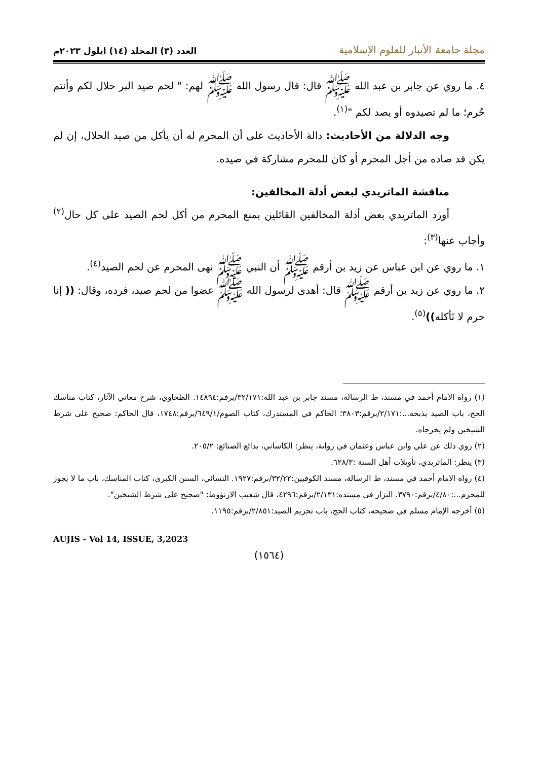مجلة جامعة الأنبار للعلوم الإسلامية
العدد (٣) المجلد (١٤) ايلول ٢٠٢٣م
٤. ما روي عن جابر بن عبد الله ﷺ قال: قال رسول الله ﷺ لهم: " لحم صيد البر حلال لكم وأنتم حُرم؛ ما لم تصيدوه أو يصد لكم "<sup>(١)</sup>.
وجه الدلالة من الأحاديث: دالة الأحاديث على أن المحرم له أن يأكل من صيد الحلال، إن لم يكن قد صاده من أجل المحرم أو كان للمحرم مشاركة في صيده.
مناقشة الماتريدي لبعض أدلة المخالفين:
أورد الماتريدي بعض أدلة المخالفين القائلين بمنع المحرم من أكل لحم الصيد على كل حال<sup>(٢)</sup> وأجاب عنها<sup>(٣)</sup>:
١. ما روي عن ابن عباس عن زيد بن أرقم ﷺ أن النبي ﷺ نهى المحرم عن لحم الصيد<sup>(٤)</sup>.
٢. ما روي عن زيد بن أرقم ﷺ قال: أهدى لرسول الله ﷺ عضوا من لحم صيد، فرده، وقال: (( إنا حرم لا نَأكله))<sup>(٥)</sup>.
(١) رواه الامام أحمد في مسند، ط الرسالة، مسند جابر بن عبد الله:٣٢/١٧١/برقم:١٤٨٩٤. الطحاوي، شرح معاني الآثار، كتاب مناسك الحج، باب الصيد يذبحه...:٢/١٧١/برقم:٣٨٠٣؛ الحاكم في المستدرك، كتاب الصوم/٦٤٩/١/برقم:١٧٤٨، قال الحاكم: صحيح على شرط الشيخين ولم يخرجاه.
(٢) روي ذلك عن علي وابن عباس وعثمان في رواية، ينظر: الكاساني، بدائع الصنائع: ٢٠٥/٢.
(٣) ينظر: الماتريدي، تأويلات أهل السنة :٦٢٨/٣.
(٤) رواه الامام أحمد في مسند، ط الرسالة، مسند الكوفيين:٣٢/٢٢/برقم:١٩٢٧. النسائي، السنن الكبرى، كتاب المناسك، باب ما لا يجوز للمحرم...:٤/٨٠/برقم:٣٧٩٠. البزار في مسنده:٢/١٣١/برقم:٤٢٩٦، قال شعيب الارنؤوط: "صحيح على شرط الشيخين".
(٥) أخرجه الإمام مسلم في صحيحه، كتاب الحج، باب تحريم الصيد:٢/٨٥١/برقم:١١٩٥.
AUJIS - Vol 14, ISSUE, 3,2023
(١٥٦٤)